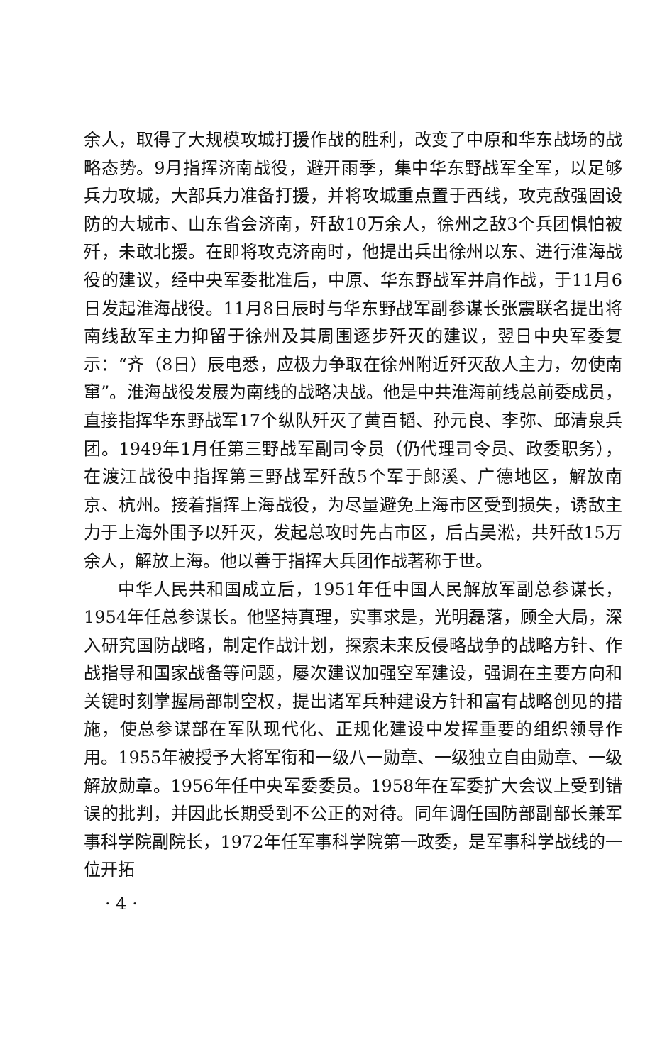余人，取得了大规模攻城打援作战的胜利，改变了中原和华东战场的战略态势。9月指挥济南战役，避开雨季，集中华东野战军全军，以足够兵力攻城，大部兵力准备打援，并将攻城重点置于西线，攻克敌强固设防的大城市、山东省会济南，歼敌10万余人，徐州之敌3个兵团惧怕被歼，未敢北援。在即将攻克济南时，他提出兵出徐州以东、进行淮海战役的建议，经中央军委批准后，中原、华东野战军并肩作战，于11月6日发起淮海战役。11月8日辰时与华东野战军副参谋长张震联名提出将南线敌军主力抑留于徐州及其周围逐步歼灭的建议，翌日中央军委复示：“齐（8日）辰电悉，应极力争取在徐州附近歼灭敌人主力，勿使南窜”。淮海战役发展为南线的战略决战。他是中共淮海前线总前委成员，直接指挥华东野战军17个纵队歼灭了黄百韬、孙元良、李弥、邱清泉兵团。1949年1月任第三野战军副司令员（仍代理司令员、政委职务），在渡江战役中指挥第三野战军歼敌5个军于郎溪、广德地区，解放南京、杭州。接着指挥上海战役，为尽量避免上海市区受到损失，诱敌主力于上海外围予以歼灭，发起总攻时先占市区，后占吴淞，共歼敌15万余人，解放上海。他以善于指挥大兵团作战著称于世。
中华人民共和国成立后，1951年任中国人民解放军副总参谋长，1954年任总参谋长。他坚持真理，实事求是，光明磊落，顾全大局，深入研究国防战略，制定作战计划，探索未来反侵略战争的战略方针、作战指导和国家战备等问题，屡次建议加强空军建设，强调在主要方向和关键时刻掌握局部制空权，提出诸军兵种建设方针和富有战略创见的措施，使总参谋部在军队现代化、正规化建设中发挥重要的组织领导作用。1955年被授予大将军衔和一级八一勋章、一级独立自由勋章、一级解放勋章。1956年任中央军委委员。1958年在军委扩大会议上受到错误的批判，并因此长期受到不公正的对待。同年调任国防部副部长兼军事科学院副院长，1972年任军事科学院第一政委，是军事科学战线的一位开拓
· 4 ·